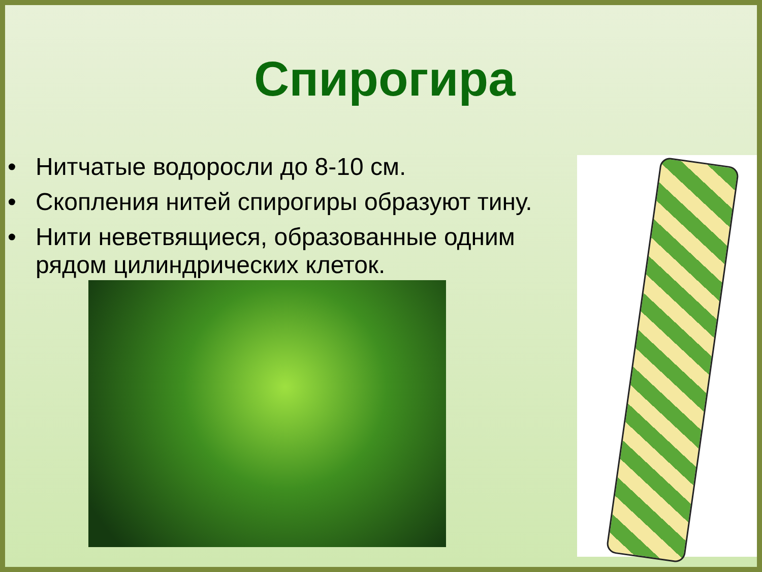Спирогира
• Нитчатые водоросли до 8-10 см.
• Скопления нитей спирогиры образуют тину.
• Нити неветвящиеся, образованные одним рядом цилиндрических клеток.